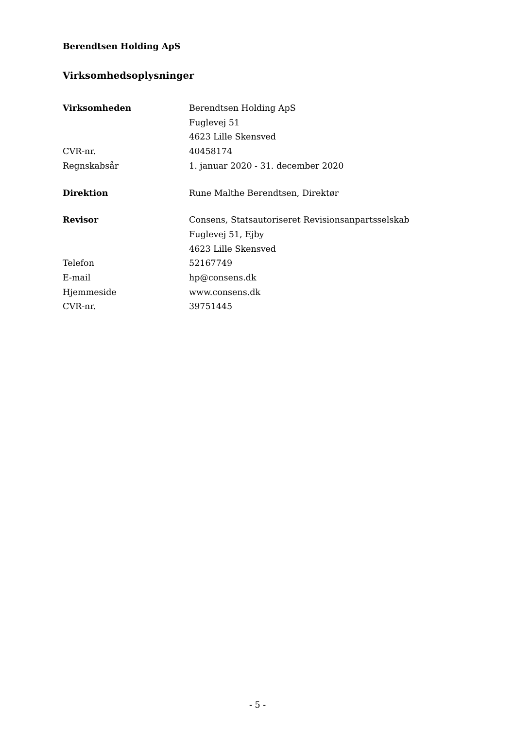Berendtsen Holding ApS
Virksomhedsoplysninger
| Virksomheden | Berendtsen Holding ApS |
| | Fuglevej 51 |
| | 4623 Lille Skensved |
| CVR-nr. | 40458174 |
| Regnskabsår | 1. januar 2020 - 31. december 2020 |
| Direktion | Rune Malthe Berendtsen, Direktør |
| Revisor | Consens, Statsautoriseret Revisionsanpartsselskab |
| | Fuglevej 51, Ejby |
| | 4623 Lille Skensved |
| Telefon | 52167749 |
| E-mail | hp@consens.dk |
| Hjemmeside | www.consens.dk |
| CVR-nr. | 39751445 |
- 5 -